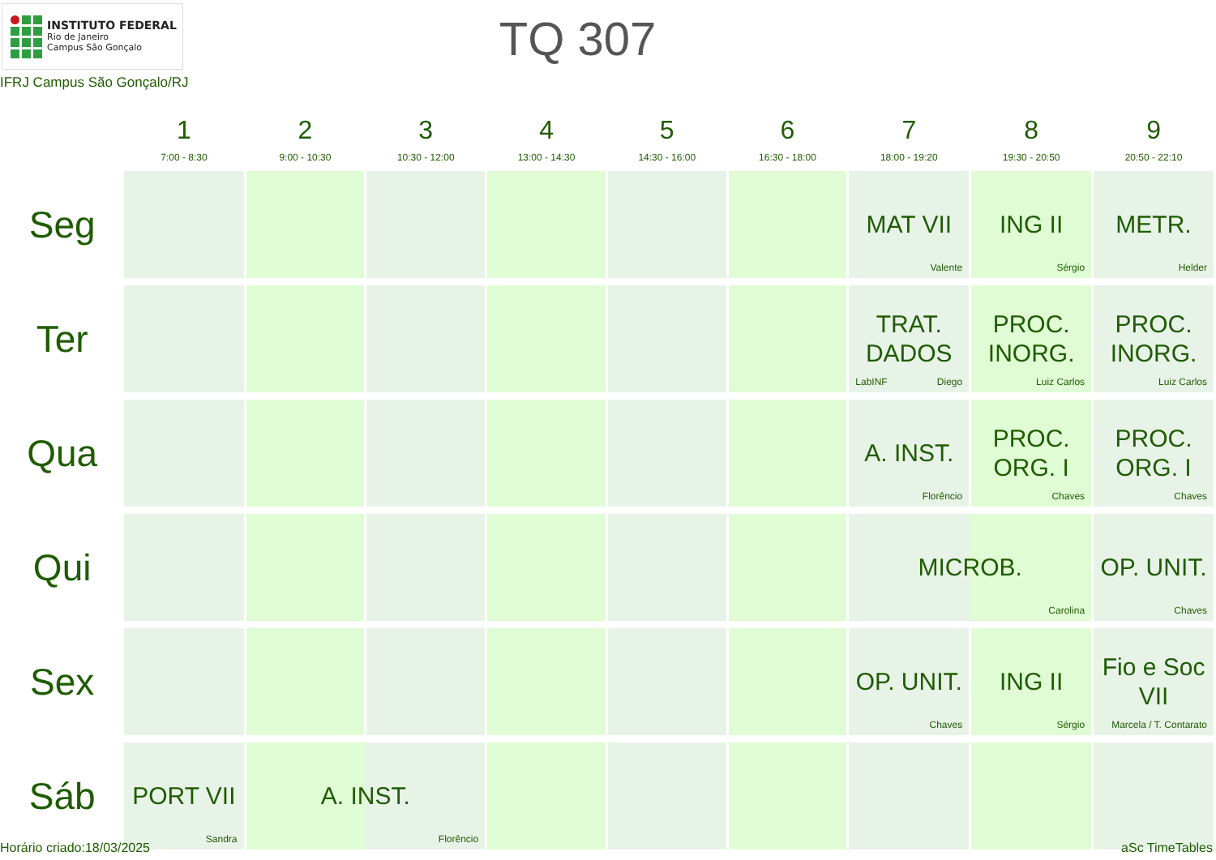INSTITUTO FEDERAL
Rio de Janeiro
Campus São Gonçalo
TQ 307
IFRJ Campus São Gonçalo/RJ
| | 1 7:00 - 8:30 | 2 9:00 - 10:30 | 3 10:30 - 12:00 | 4 13:00 - 14:30 | 5 14:30 - 16:00 | 6 16:30 - 18:00 | 7 18:00 - 19:20 | 8 19:30 - 20:50 | 9 20:50 - 22:10 |
| --- | --- | --- | --- | --- | --- | --- | --- | --- | --- |
| Seg | | | | | | | MAT VII Valente | ING II Sérgio | METR. Helder |
| Ter | | | | | | | TRAT. DADOS LabINF Diego | PROC. INORG. Luiz Carlos | PROC. INORG. Luiz Carlos |
| Qua | | | | | | | A. INST. Florêncio | PROC. ORG. I Chaves | PROC. ORG. I Chaves |
| Qui | | | | | | | MICROB. Carolina | | OP. UNIT. Chaves |
| Sex | | | | | | | OP. UNIT. Chaves | ING II Sérgio | Fio e Soc VII Marcela / T. Contarato |
| Sáb | PORT VII Sandra | A. INST. Florêncio | | | | | | | |
Horário criado:18/03/2025 aSc TimeTables